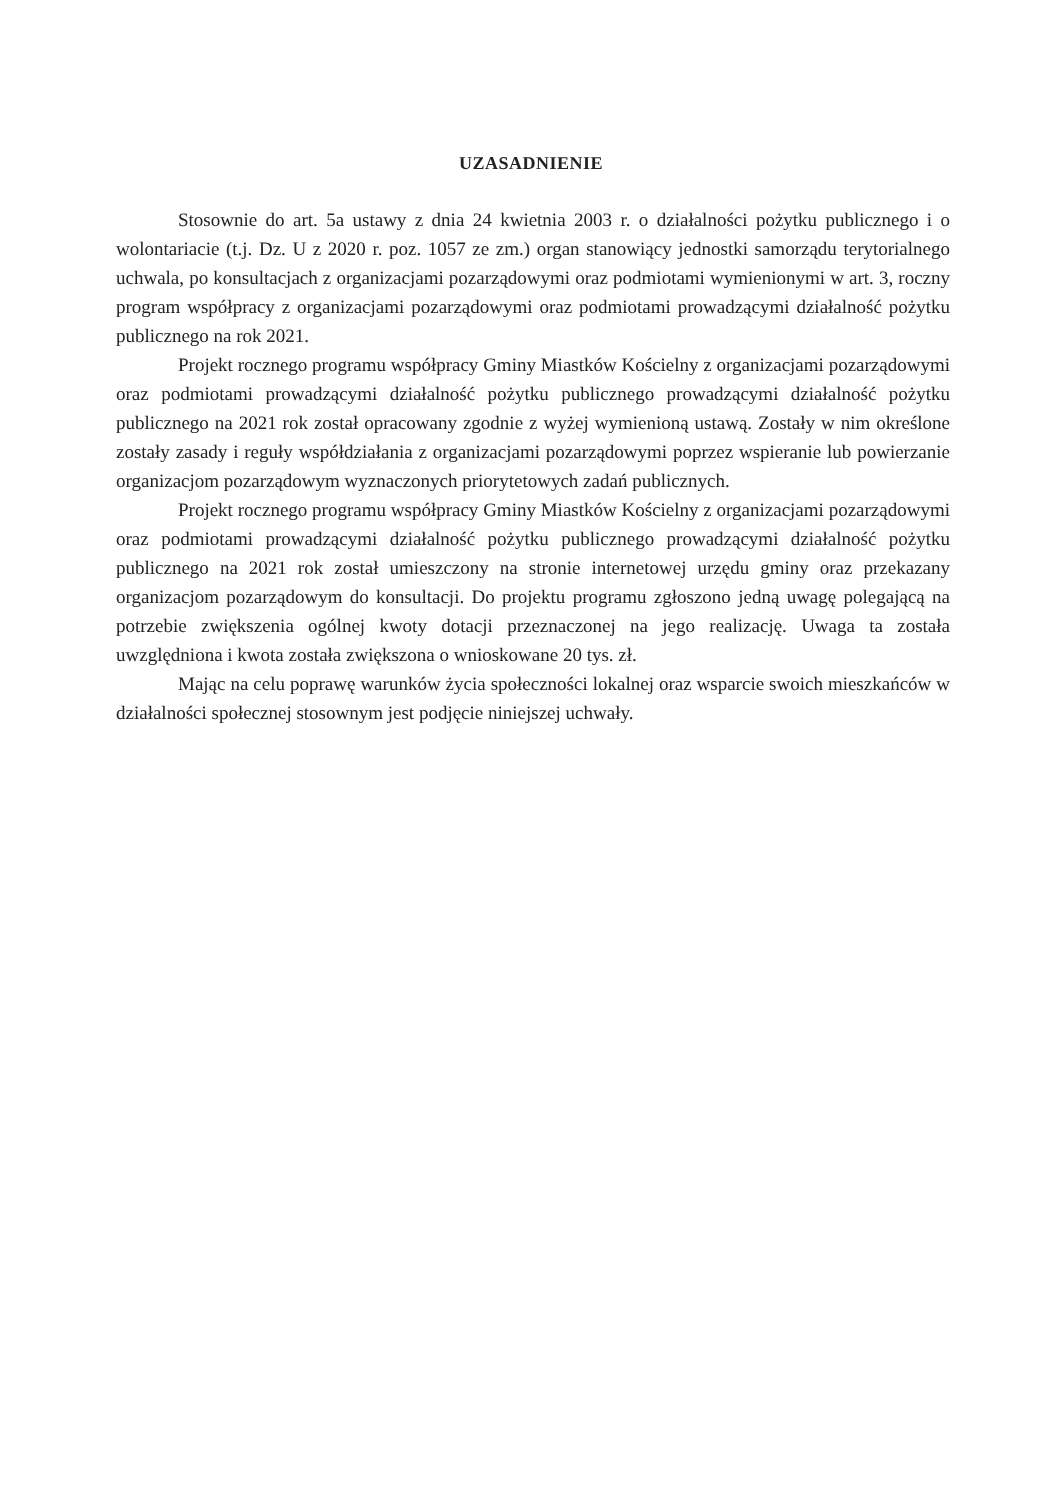UZASADNIENIE
Stosownie do art. 5a ustawy z dnia 24 kwietnia 2003 r. o działalności pożytku publicznego i o wolontariacie (t.j. Dz. U z 2020 r. poz. 1057 ze zm.) organ stanowiący jednostki samorządu terytorialnego uchwala, po konsultacjach z organizacjami pozarządowymi oraz podmiotami wymienionymi w art. 3, roczny program współpracy z organizacjami pozarządowymi oraz podmiotami prowadzącymi działalność pożytku publicznego na rok 2021.
Projekt rocznego programu współpracy Gminy Miastków Kościelny z organizacjami pozarządowymi oraz podmiotami prowadzącymi działalność pożytku publicznego prowadzącymi działalność pożytku publicznego na 2021 rok został opracowany zgodnie z wyżej wymienioną ustawą. Zostały w nim określone zostały zasady i reguły współdziałania z organizacjami pozarządowymi poprzez wspieranie lub powierzanie organizacjom pozarządowym wyznaczonych priorytetowych zadań publicznych.
Projekt rocznego programu współpracy Gminy Miastków Kościelny z organizacjami pozarządowymi oraz podmiotami prowadzącymi działalność pożytku publicznego prowadzącymi działalność pożytku publicznego na 2021 rok został umieszczony na stronie internetowej urzędu gminy oraz przekazany organizacjom pozarządowym do konsultacji. Do projektu programu zgłoszono jedną uwagę polegającą na potrzebie zwiększenia ogólnej kwoty dotacji przeznaczonej na jego realizację. Uwaga ta została uwzględniona i kwota została zwiększona o wnioskowane 20 tys. zł.
Mając na celu poprawę warunków życia społeczności lokalnej oraz wsparcie swoich mieszkańców w działalności społecznej stosownym jest podjęcie niniejszej uchwały.